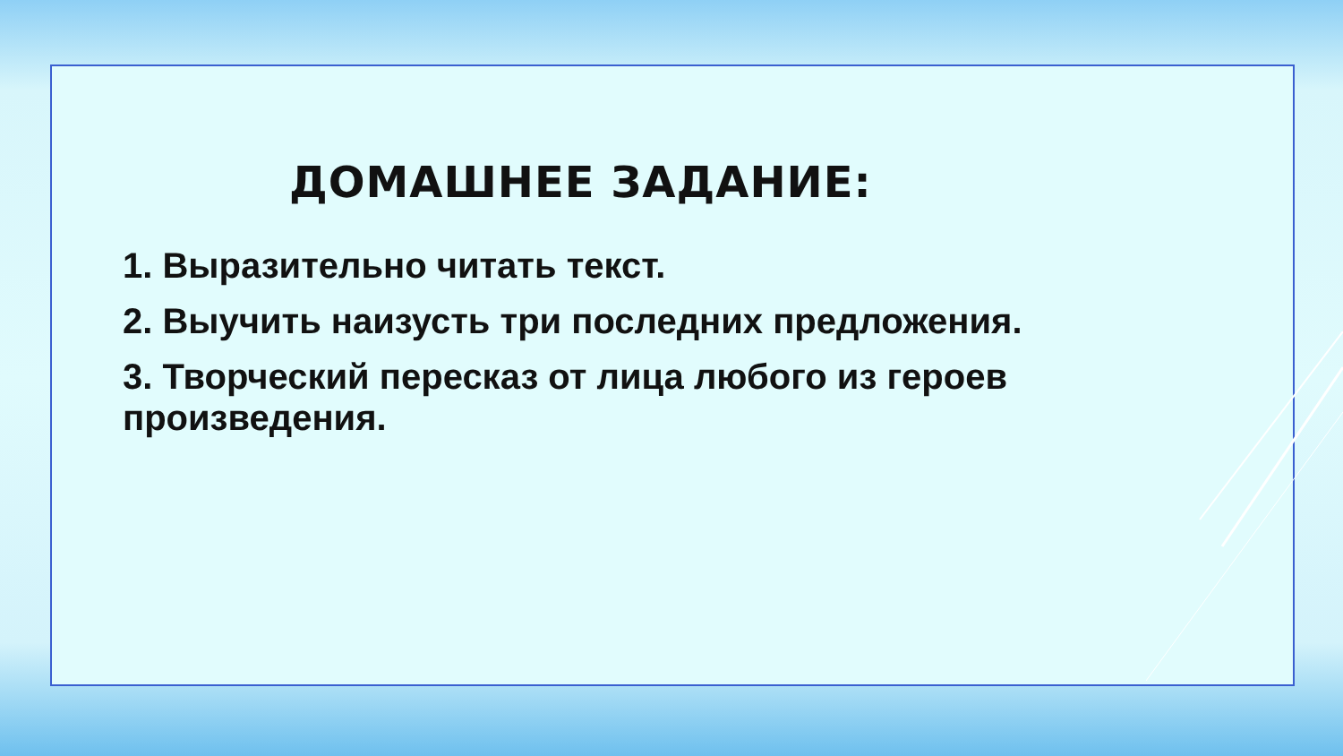ДОМАШНЕЕ ЗАДАНИЕ:
1. Выразительно читать текст.
2. Выучить наизусть три последних предложения.
3. Творческий пересказ от лица любого из героев произведения.